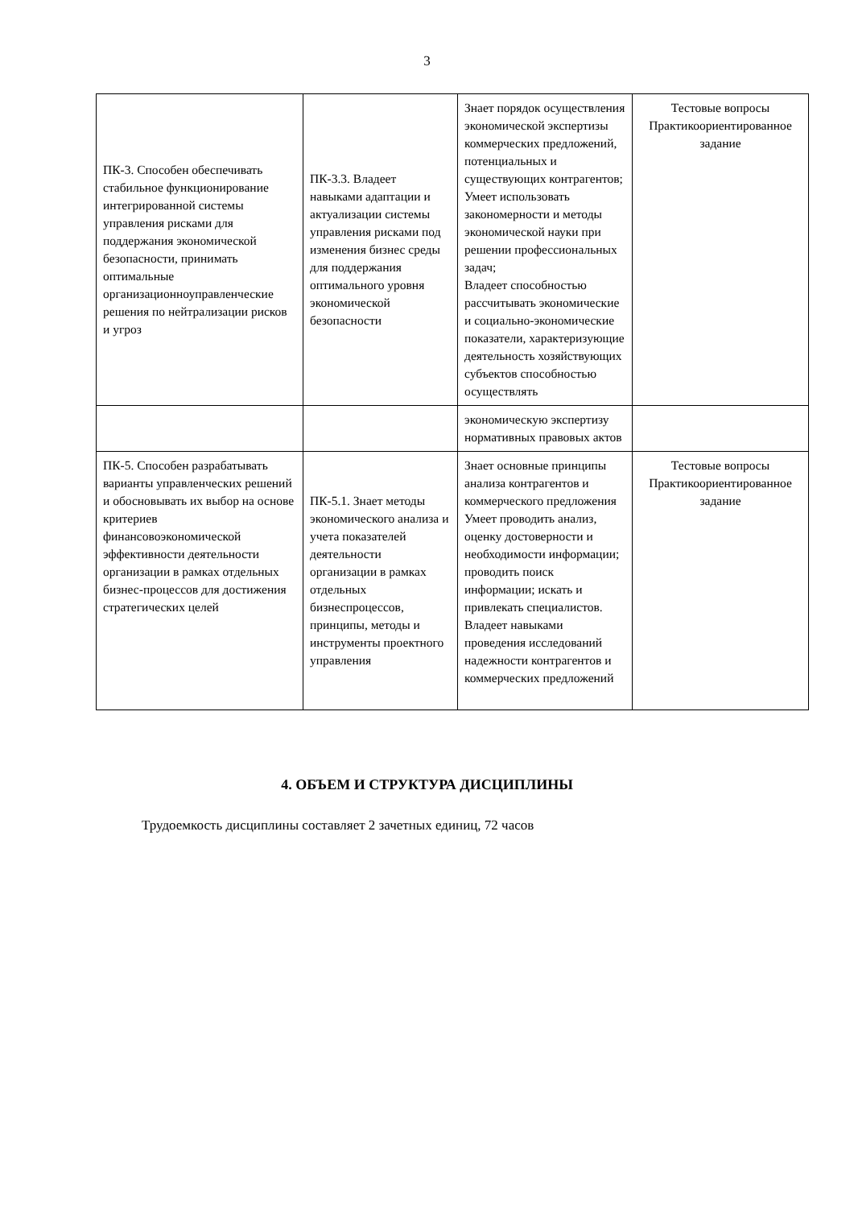3
| ПК-3. Способен обеспечивать стабильное функционирование интегрированной системы управления рисками для поддержания экономической безопасности, принимать оптимальные организационноуправленческие решения по нейтрализации рисков и угроз | ПК-3.3. Владеет навыками адаптации и актуализации системы управления рисками под изменения бизнес среды для поддержания оптимального уровня экономической безопасности | Знает порядок осуществления экономической экспертизы коммерческих предложений, потенциальных и существующих контрагентов; Умеет использовать закономерности и методы экономической науки при решении профессиональных задач; Владеет способностью рассчитывать экономические и социально-экономические показатели, характеризующие деятельность хозяйствующих субъектов способностью осуществлять | Тестовые вопросы Практикоориентированное задание |
| | | экономическую экспертизу нормативных правовых актов | |
| ПК-5. Способен разрабатывать варианты управленческих решений и обосновывать их выбор на основе критериев финансовоэкономической эффективности деятельности организации в рамках отдельных бизнес-процессов для достижения стратегических целей | ПК-5.1. Знает методы экономического анализа и учета показателей деятельности организации в рамках отдельных бизнеспроцессов, принципы, методы и инструменты проектного управления | Знает основные принципы анализа контрагентов и коммерческого предложения Умеет проводить анализ, оценку достоверности и необходимости информации; проводить поиск информации; искать и привлекать специалистов. Владеет навыками проведения исследований надежности контрагентов и коммерческих предложений | Тестовые вопросы Практикоориентированное задание |
4. ОБЪЕМ И СТРУКТУРА ДИСЦИПЛИНЫ
Трудоемкость дисциплины составляет 2 зачетных единиц, 72 часов